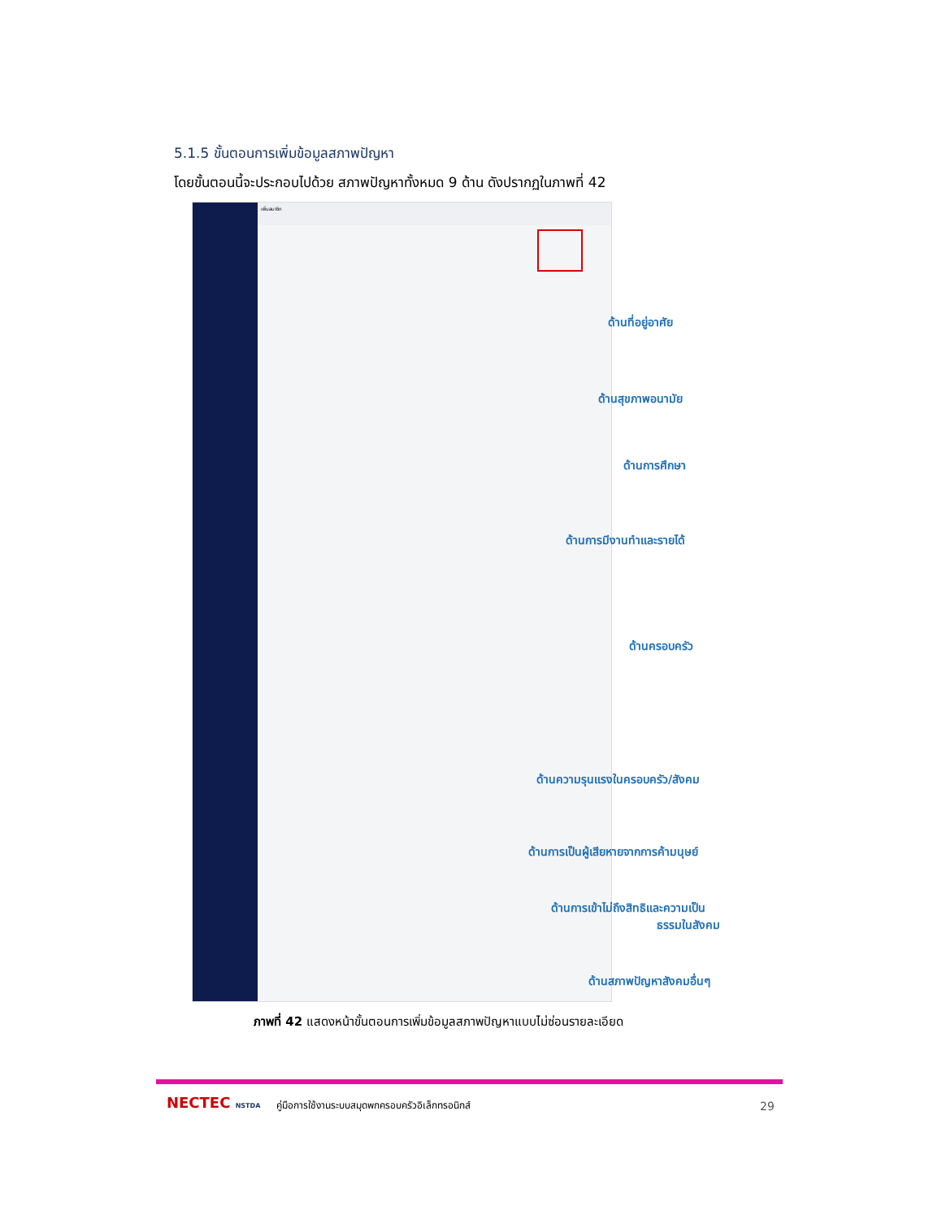5.1.5 ขั้นตอนการเพิ่มข้อมูลสภาพปัญหา
โดยขั้นตอนนี้จะประกอบไปด้วย สภาพปัญหาทั้งหมด 9 ด้าน ดังปรากฏในภาพที่ 42
เพิ่มสมาชิก
ด้านที่อยู่อาศัย
ด้านสุขภาพอนามัย
ด้านการศึกษา
ด้านการมีงานทำและรายได้
ด้านครอบครัว
ด้านความรุนแรงในครอบครัว/สังคม
ด้านการเป็นผู้เสียหายจากการค้ามนุษย์
ด้านการเข้าไม่ถึงสิทธิและความเป็น
ธรรมในสังคม
ด้านสภาพปัญหาสังคมอื่นๆ
ภาพที่ 42 แสดงหน้าขั้นตอนการเพิ่มข้อมูลสภาพปัญหาแบบไม่ซ่อนรายละเอียด
NECTEC NSTDA
คู่มือการใช้งานระบบสมุดพกครอบครัวอิเล็กทรอนิกส์
29